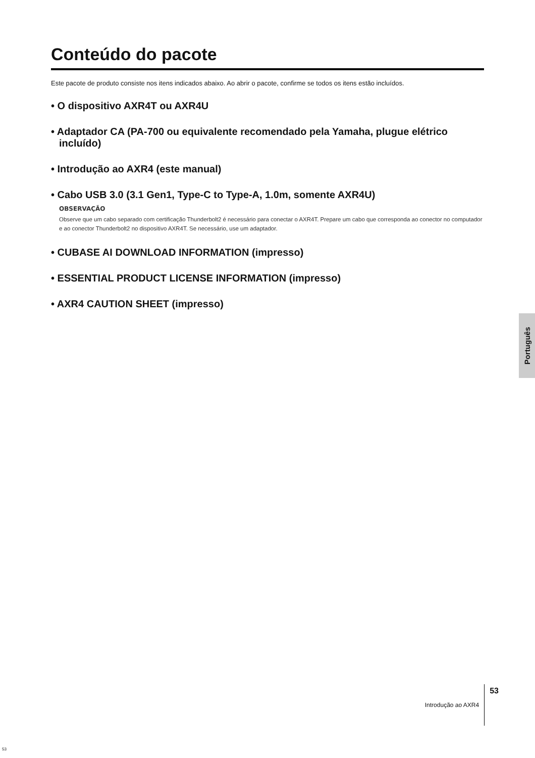Conteúdo do pacote
Este pacote de produto consiste nos itens indicados abaixo. Ao abrir o pacote, confirme se todos os itens estão incluídos.
• O dispositivo AXR4T ou AXR4U
• Adaptador CA (PA-700 ou equivalente recomendado pela Yamaha, plugue elétrico incluído)
• Introdução ao AXR4 (este manual)
• Cabo USB 3.0 (3.1 Gen1, Type-C to Type-A, 1.0m, somente AXR4U)
OBSERVAÇÃO
Observe que um cabo separado com certificação Thunderbolt2 é necessário para conectar o AXR4T. Prepare um cabo que corresponda ao conector no computador e ao conector Thunderbolt2 no dispositivo AXR4T. Se necessário, use um adaptador.
• CUBASE AI DOWNLOAD INFORMATION (impresso)
• ESSENTIAL PRODUCT LICENSE INFORMATION (impresso)
• AXR4 CAUTION SHEET (impresso)
Português
Introdução ao AXR4 53
53